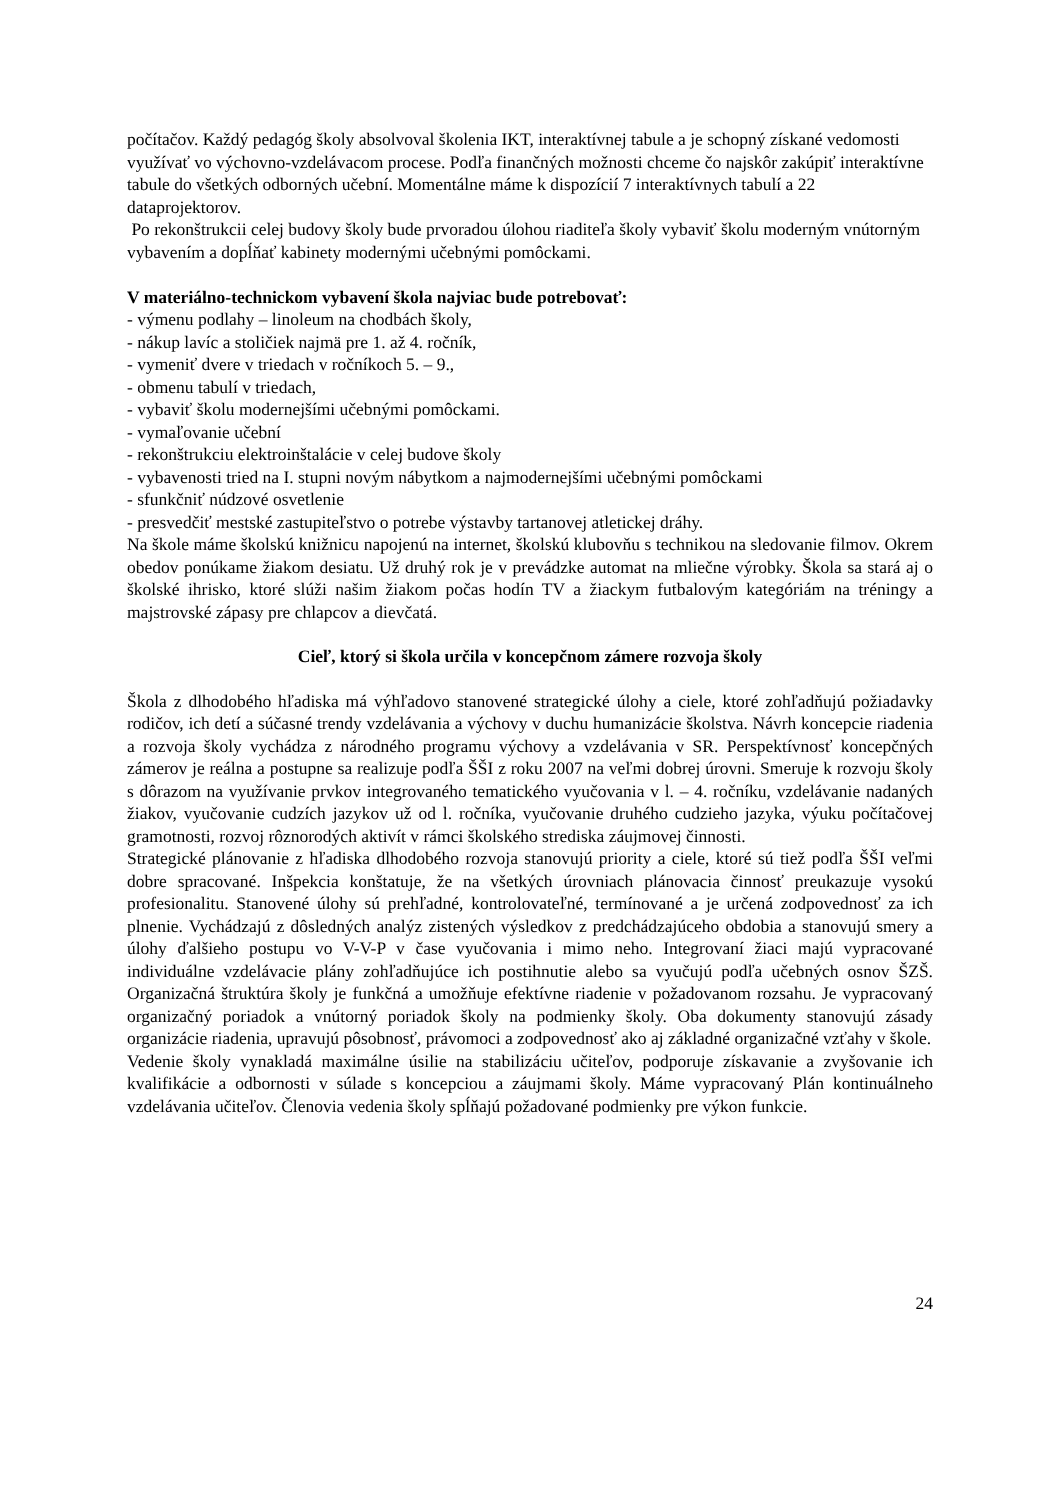počítačov. Každý pedagóg školy absolvoval školenia IKT, interaktívnej tabule a je schopný získané vedomosti využívať vo výchovno-vzdelávacom procese. Podľa finančných možnosti chceme čo najskôr zakúpiť interaktívne tabule do všetkých odborných učební. Momentálne máme k dispozícií 7 interaktívnych tabulí a 22 dataprojektorov.
Po rekonštrukcii celej budovy školy bude prvoradou úlohou riaditeľa školy vybaviť školu moderným vnútorným vybavením a dopĺňať kabinety modernými učebnými pomôckami.
V materiálno-technickom vybavení škola najviac bude potrebovať:
- výmenu podlahy – linoleum na chodbách školy,
- nákup lavíc a stoličiek najmä pre 1. až 4. ročník,
- vymeniť dvere v triedach v ročníkoch 5. – 9.,
- obmenu tabulí v triedach,
- vybaviť školu modernejšími učebnými pomôckami.
- vymaľovanie učební
- rekonštrukciu elektroinštalácie v celej budove školy
- vybavenosti tried na I. stupni novým nábytkom a najmodernejšími učebnými pomôckami
- sfunkčniť núdzové osvetlenie
- presvedčiť mestské zastupiteľstvo o potrebe výstavby tartanovej atletickej dráhy.
Na škole máme školskú knižnicu napojenú na internet, školskú klubovňu s technikou na sledovanie filmov. Okrem obedov ponúkame žiakom desiatu. Už druhý rok je v prevádzke automat na mliečne výrobky. Škola sa stará aj o školské ihrisko, ktoré slúži našim žiakom počas hodín TV a žiackym futbalovým kategóriám na tréningy a majstrovské zápasy pre chlapcov a dievčatá.
Cieľ, ktorý si škola určila v koncepčnom zámere rozvoja školy
Škola z dlhodobého hľadiska má výhľadovo stanovené strategické úlohy a ciele, ktoré zohľadňujú požiadavky rodičov, ich detí a súčasné trendy vzdelávania a výchovy v duchu humanizácie školstva. Návrh koncepcie riadenia a rozvoja školy vychádza z národného programu výchovy a vzdelávania v SR. Perspektívnosť koncepčných zámerov je reálna a postupne sa realizuje podľa ŠŠI z roku 2007 na veľmi dobrej úrovni. Smeruje k rozvoju školy s dôrazom na využívanie prvkov integrovaného tematického vyučovania v l. – 4. ročníku, vzdelávanie nadaných žiakov, vyučovanie cudzích jazykov už od l. ročníka, vyučovanie druhého cudzieho jazyka, výuku počítačovej gramotnosti, rozvoj rôznorodých aktivít v rámci školského strediska záujmovej činnosti.
Strategické plánovanie z hľadiska dlhodobého rozvoja stanovujú priority a ciele, ktoré sú tiež podľa ŠŠI veľmi dobre spracované. Inšpekcia konštatuje, že na všetkých úrovniach plánovacia činnosť preukazuje vysokú profesionalitu. Stanovené úlohy sú prehľadné, kontrolovateľné, termínované a je určená zodpovednosť za ich plnenie. Vychádzajú z dôsledných analýz zistených výsledkov z predchádzajúceho obdobia a stanovujú smery a úlohy ďalšieho postupu vo V-V-P v čase vyučovania i mimo neho. Integrovaní žiaci majú vypracované individuálne vzdelávacie plány zohľadňujúce ich postihnutie alebo sa vyučujú podľa učebných osnov ŠZŠ. Organizačná štruktúra školy je funkčná a umožňuje efektívne riadenie v požadovanom rozsahu. Je vypracovaný organizačný poriadok a vnútorný poriadok školy na podmienky školy. Oba dokumenty stanovujú zásady organizácie riadenia, upravujú pôsobnosť, právomoci a zodpovednosť ako aj základné organizačné vzťahy v škole.
Vedenie školy vynakladá maximálne úsilie na stabilizáciu učiteľov, podporuje získavanie a zvyšovanie ich kvalifikácie a odbornosti v súlade s koncepciou a záujmami školy. Máme vypracovaný Plán kontinuálneho vzdelávania učiteľov. Členovia vedenia školy spĺňajú požadované podmienky pre výkon funkcie.
24